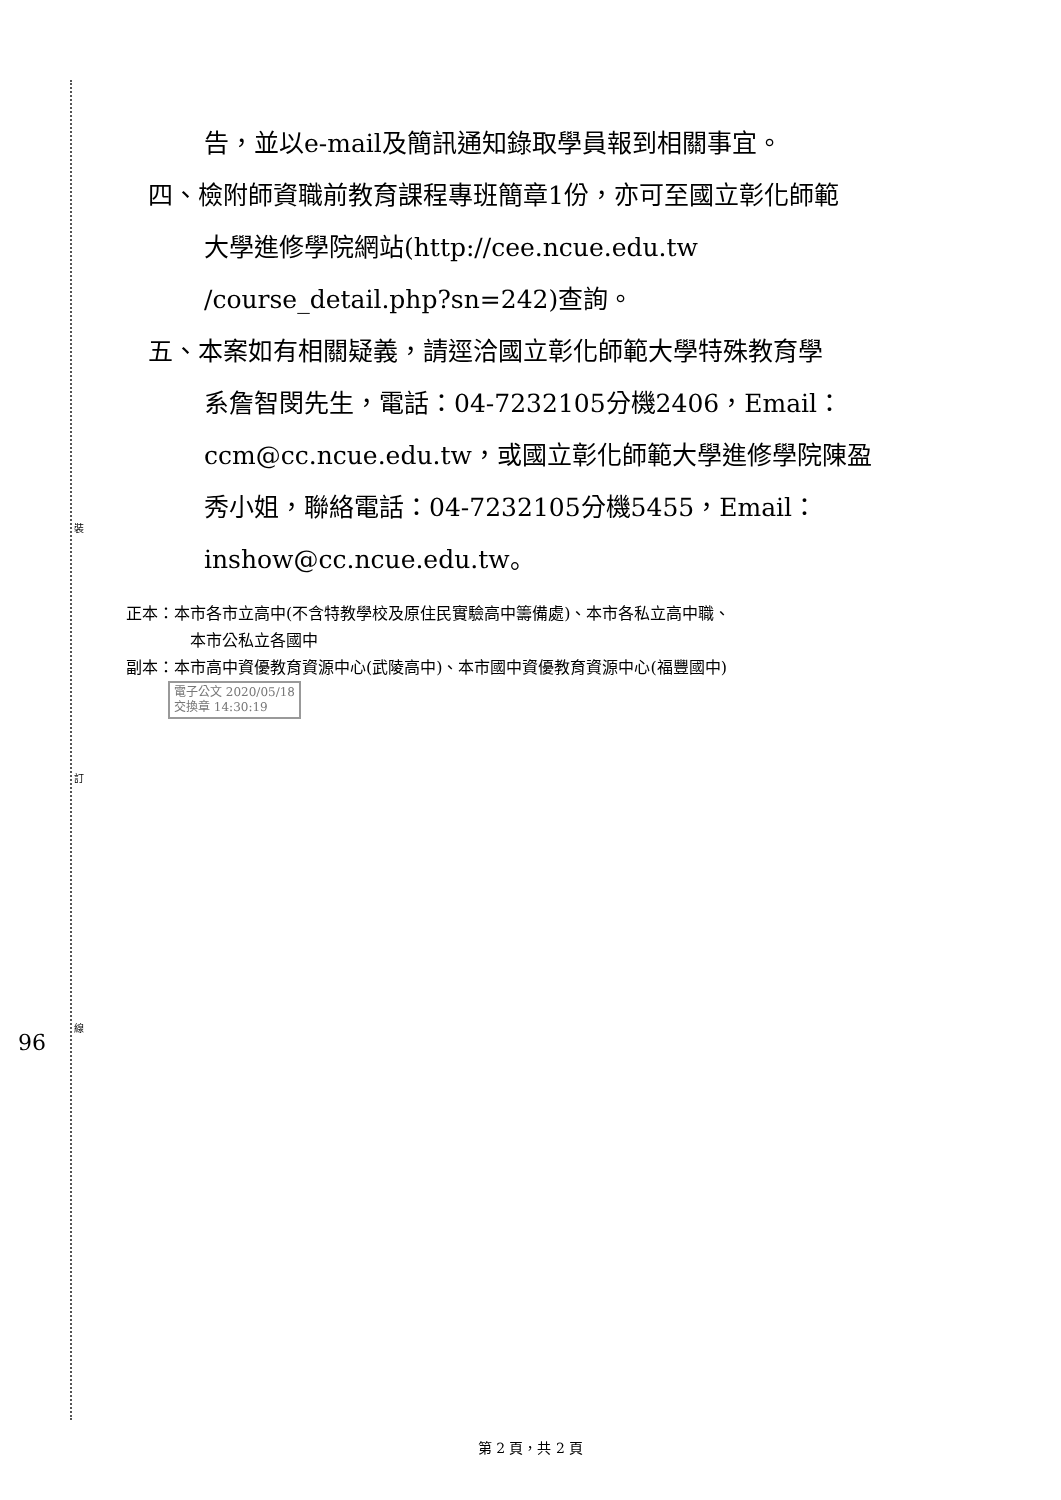裝
訂
線
96
告，並以e-mail及簡訊通知錄取學員報到相關事宜。
四、檢附師資職前教育課程專班簡章1份，亦可至國立彰化師範
大學進修學院網站(http://cee.ncue.edu.tw
/course_detail.php?sn=242)查詢。
五、本案如有相關疑義，請逕洽國立彰化師範大學特殊教育學
系詹智閔先生，電話：04-7232105分機2406，Email：
ccm@cc.ncue.edu.tw，或國立彰化師範大學進修學院陳盈
秀小姐，聯絡電話：04-7232105分機5455，Email：
inshow@cc.ncue.edu.tw。
正本：本市各市立高中(不含特教學校及原住民實驗高中籌備處)、本市各私立高中職、
本市公私立各國中
副本：本市高中資優教育資源中心(武陵高中)、本市國中資優教育資源中心(福豐國中)
電子公文 2020/05/18
交換章 14:30:19
第 2 頁，共 2 頁